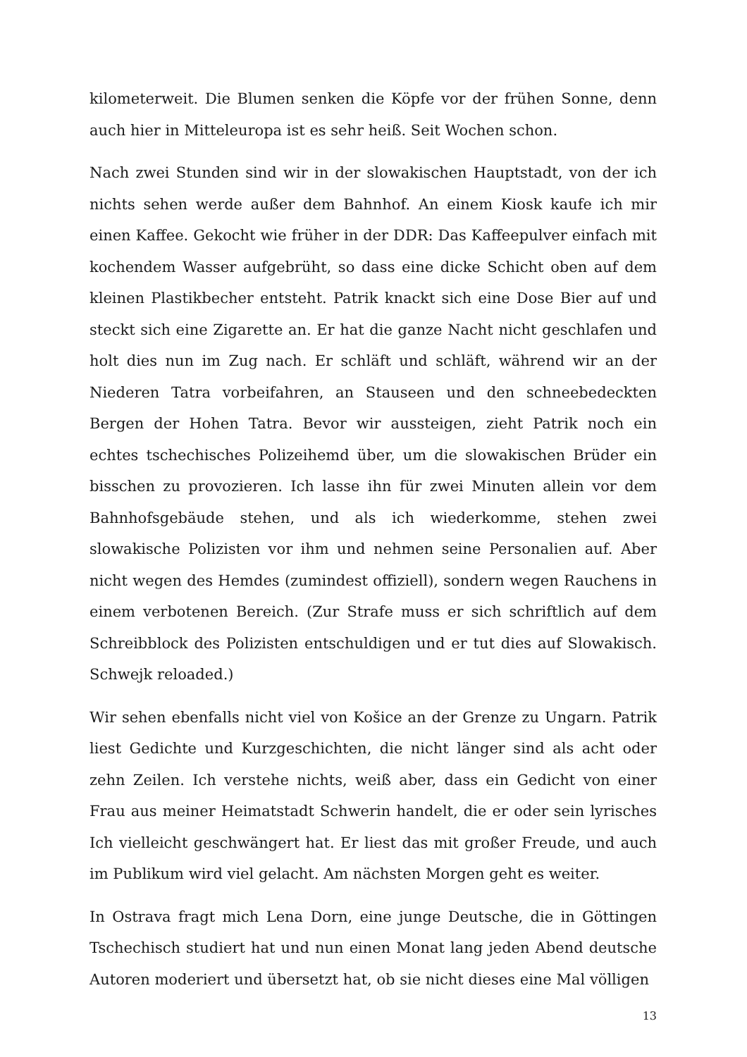kilometerweit. Die Blumen senken die Köpfe vor der frühen Sonne, denn auch hier in Mitteleuropa ist es sehr heiß. Seit Wochen schon.
Nach zwei Stunden sind wir in der slowakischen Hauptstadt, von der ich nichts sehen werde außer dem Bahnhof. An einem Kiosk kaufe ich mir einen Kaffee. Gekocht wie früher in der DDR: Das Kaffeepulver einfach mit kochendem Wasser aufgebrüht, so dass eine dicke Schicht oben auf dem kleinen Plastikbecher entsteht. Patrik knackt sich eine Dose Bier auf und steckt sich eine Zigarette an. Er hat die ganze Nacht nicht geschlafen und holt dies nun im Zug nach. Er schläft und schläft, während wir an der Niederen Tatra vorbeifahren, an Stauseen und den schneebedeckten Bergen der Hohen Tatra. Bevor wir aussteigen, zieht Patrik noch ein echtes tschechisches Polizeihemd über, um die slowakischen Brüder ein bisschen zu provozieren. Ich lasse ihn für zwei Minuten allein vor dem Bahnhofsgebäude stehen, und als ich wiederkomme, stehen zwei slowakische Polizisten vor ihm und nehmen seine Personalien auf. Aber nicht wegen des Hemdes (zumindest offiziell), sondern wegen Rauchens in einem verbotenen Bereich. (Zur Strafe muss er sich schriftlich auf dem Schreibblock des Polizisten entschuldigen und er tut dies auf Slowakisch. Schwejk reloaded.)
Wir sehen ebenfalls nicht viel von Košice an der Grenze zu Ungarn. Patrik liest Gedichte und Kurzgeschichten, die nicht länger sind als acht oder zehn Zeilen. Ich verstehe nichts, weiß aber, dass ein Gedicht von einer Frau aus meiner Heimatstadt Schwerin handelt, die er oder sein lyrisches Ich vielleicht geschwängert hat. Er liest das mit großer Freude, und auch im Publikum wird viel gelacht. Am nächsten Morgen geht es weiter.
In Ostrava fragt mich Lena Dorn, eine junge Deutsche, die in Göttingen Tschechisch studiert hat und nun einen Monat lang jeden Abend deutsche Autoren moderiert und übersetzt hat, ob sie nicht dieses eine Mal völligen
13